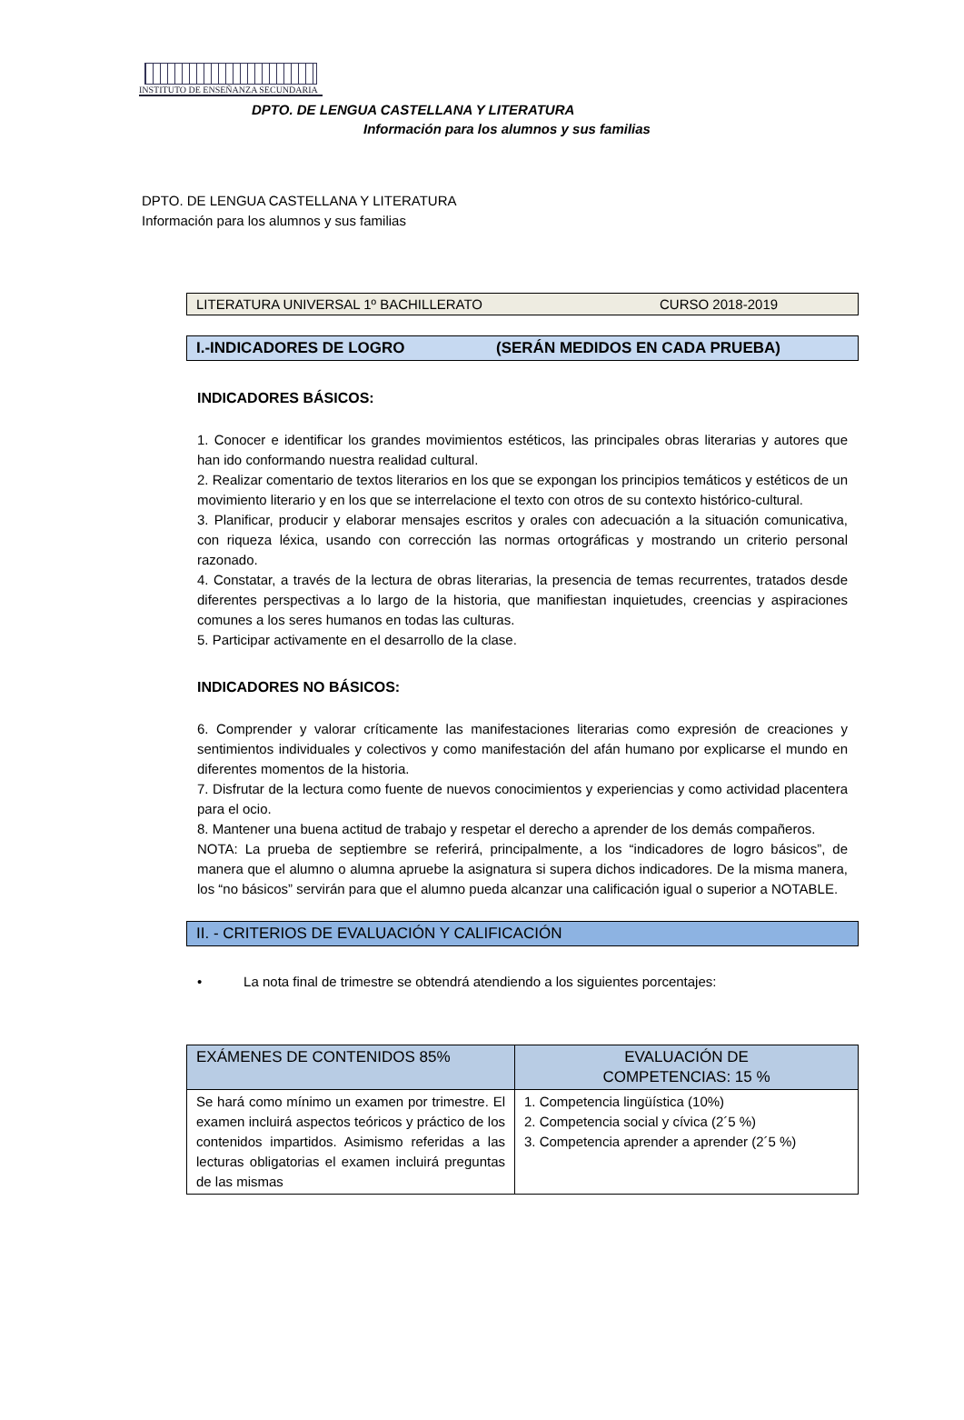INSTITUTO DE ENSEÑANZA SECUNDARIA
DPTO. DE LENGUA CASTELLANA Y LITERATURA
Información para los alumnos y sus familias
DPTO. DE LENGUA CASTELLANA Y LITERATURA
Información para los alumnos y sus familias
LITERATURA UNIVERSAL 1º BACHILLERATO CURSO 2018-2019
I.-INDICADORES DE LOGRO (SERÁN MEDIDOS EN CADA PRUEBA)
INDICADORES BÁSICOS:
1. Conocer e identificar los grandes movimientos estéticos, las principales obras literarias y autores que han ido conformando nuestra realidad cultural.
2. Realizar comentario de textos literarios en los que se expongan los principios temáticos y estéticos de un movimiento literario y en los que se interrelacione el texto con otros de su contexto histórico-cultural.
3. Planificar, producir y elaborar mensajes escritos y orales con adecuación a la situación comunicativa, con riqueza léxica, usando con corrección las normas ortográficas y mostrando un criterio personal razonado.
4. Constatar, a través de la lectura de obras literarias, la presencia de temas recurrentes, tratados desde diferentes perspectivas a lo largo de la historia, que manifiestan inquietudes, creencias y aspiraciones comunes a los seres humanos en todas las culturas.
5. Participar activamente en el desarrollo de la clase.
INDICADORES NO BÁSICOS:
6. Comprender y valorar críticamente las manifestaciones literarias como expresión de creaciones y sentimientos individuales y colectivos y como manifestación del afán humano por explicarse el mundo en diferentes momentos de la historia.
7. Disfrutar de la lectura como fuente de nuevos conocimientos y experiencias y como actividad placentera para el ocio.
8. Mantener una buena actitud de trabajo y respetar el derecho a aprender de los demás compañeros.
NOTA: La prueba de septiembre se referirá, principalmente, a los “indicadores de logro básicos”, de manera que el alumno o alumna apruebe la asignatura si supera dichos indicadores. De la misma manera, los “no básicos” servirán para que el alumno pueda alcanzar una calificación igual o superior a NOTABLE.
II. - CRITERIOS DE EVALUACIÓN Y CALIFICACIÓN
• La nota final de trimestre se obtendrá atendiendo a los siguientes porcentajes:
| EXÁMENES DE CONTENIDOS 85% | EVALUACIÓN DE COMPETENCIAS: 15 % |
| --- | --- |
| Se hará como mínimo un examen por trimestre. El examen incluirá aspectos teóricos y práctico de los contenidos impartidos. Asimismo referidas a las lecturas obligatorias el examen incluirá preguntas de las mismas | 1. Competencia lingüística (10%) 2. Competencia social y cívica (2´5 %) 3. Competencia aprender a aprender (2´5 %) |